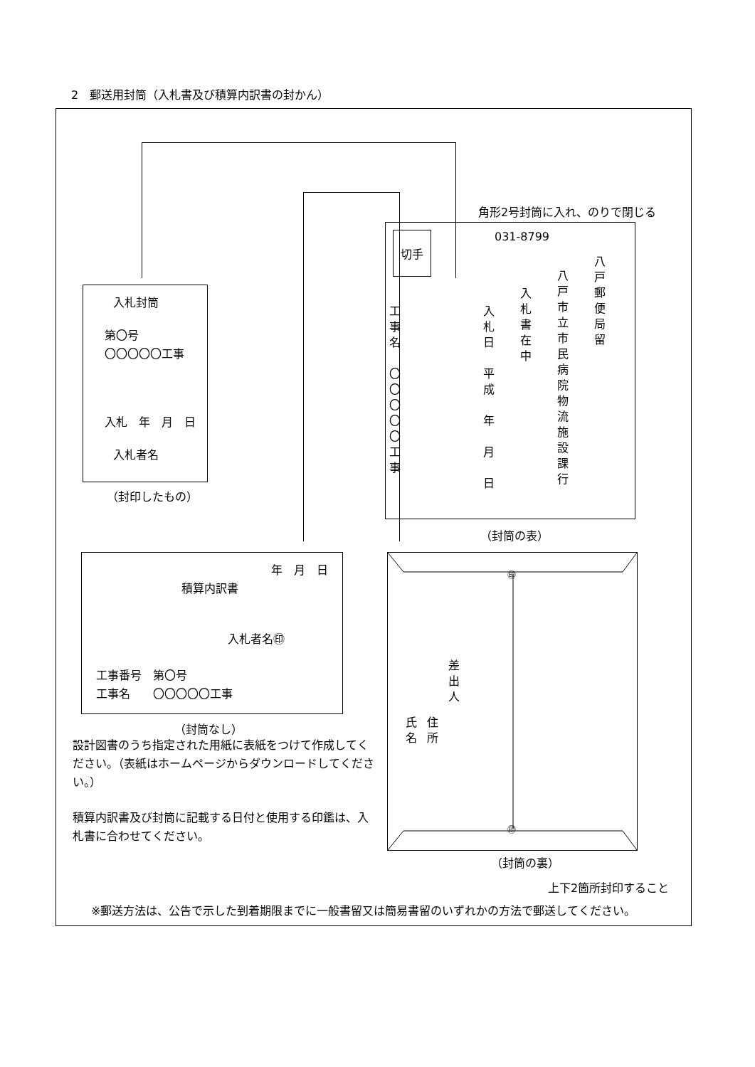2　郵送用封筒（入札書及び積算内訳書の封かん）
角形2号封筒に入れ、のりで閉じる
入札封筒
第〇号
〇〇〇〇〇工事
入札　年　月　日
入札者名
（封印したもの）
切手
031-8799
八戸郵便局留
八戸市立市民病院物流施設課行
入札書在中
入札日　平成　年　月　日
工事名　〇〇〇〇〇工事
（封筒の表）
年　月　日
積算内訳書
入札者名㊞
工事番号　第〇号
工事名　　〇〇〇〇〇工事
（封筒なし）
設計図書のうち指定された用紙に表紙をつけて作成してください。（表紙はホームページからダウンロードしてください。）
積算内訳書及び封筒に記載する日付と使用する印鑑は、入札書に合わせてください。
㊞
㊞
差出人
住所
氏名
（封筒の裏）
上下2箇所封印すること
※郵送方法は、公告で示した到着期限までに一般書留又は簡易書留のいずれかの方法で郵送してください。